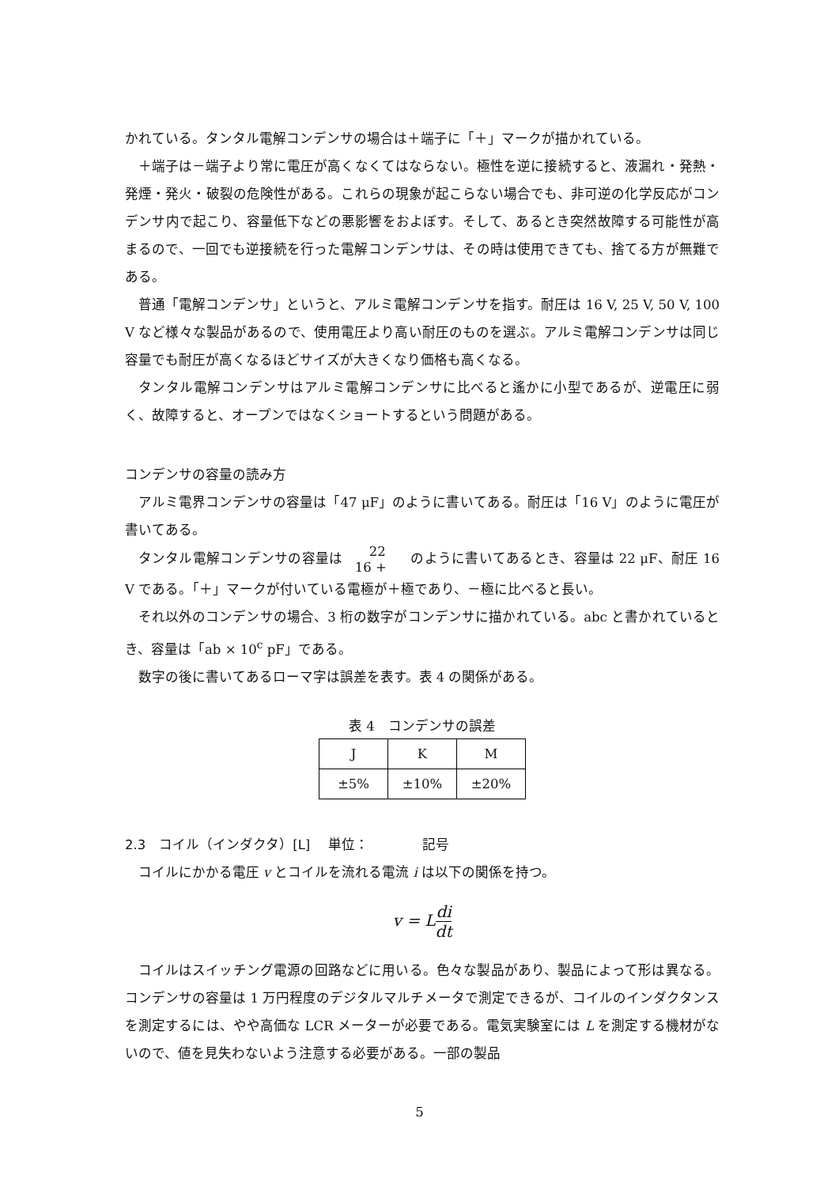かれている。タンタル電解コンデンサの場合は＋端子に「＋」マークが描かれている。
＋端子は－端子より常に電圧が高くなくてはならない。極性を逆に接続すると、液漏れ・発熱・発煙・発火・破裂の危険性がある。これらの現象が起こらない場合でも、非可逆の化学反応がコンデンサ内で起こり、容量低下などの悪影響をおよぼす。そして、あるとき突然故障する可能性が高まるので、一回でも逆接続を行った電解コンデンサは、その時は使用できても、捨てる方が無難である。
普通「電解コンデンサ」というと、アルミ電解コンデンサを指す。耐圧は 16 V, 25 V, 50 V, 100 V など様々な製品があるので、使用電圧より高い耐圧のものを選ぶ。アルミ電解コンデンサは同じ容量でも耐圧が高くなるほどサイズが大きくなり価格も高くなる。
タンタル電解コンデンサはアルミ電解コンデンサに比べると遙かに小型であるが、逆電圧に弱く、故障すると、オープンではなくショートするという問題がある。
コンデンサの容量の読み方
アルミ電界コンデンサの容量は「47 μF」のように書いてある。耐圧は「16 V」のように電圧が書いてある。
タンタル電解コンデンサの容量は 22
16 + のように書いてあるとき、容量は 22 μF、耐圧 16 V である。「＋」マークが付いている電極が＋極であり、－極に比べると長い。
それ以外のコンデンサの場合、3 桁の数字がコンデンサに描かれている。abc と書かれているとき、容量は「ab × 10<sup>c</sup> pF」である。
数字の後に書いてあるローマ字は誤差を表す。表 4 の関係がある。
表 4　コンデンサの誤差
| J | K | M |
| ±5% | ±10% | ±20% |
2.3　コイル（インダクタ）[L]　 単位：　　　　記号
コイルにかかる電圧 v とコイルを流れる電流 i は以下の関係を持つ。
v = Ldi dt
コイルはスイッチング電源の回路などに用いる。色々な製品があり、製品によって形は異なる。コンデンサの容量は 1 万円程度のデジタルマルチメータで測定できるが、コイルのインダクタンスを測定するには、やや高価な LCR メーターが必要である。電気実験室には L を測定する機材がないので、値を見失わないよう注意する必要がある。一部の製品
5